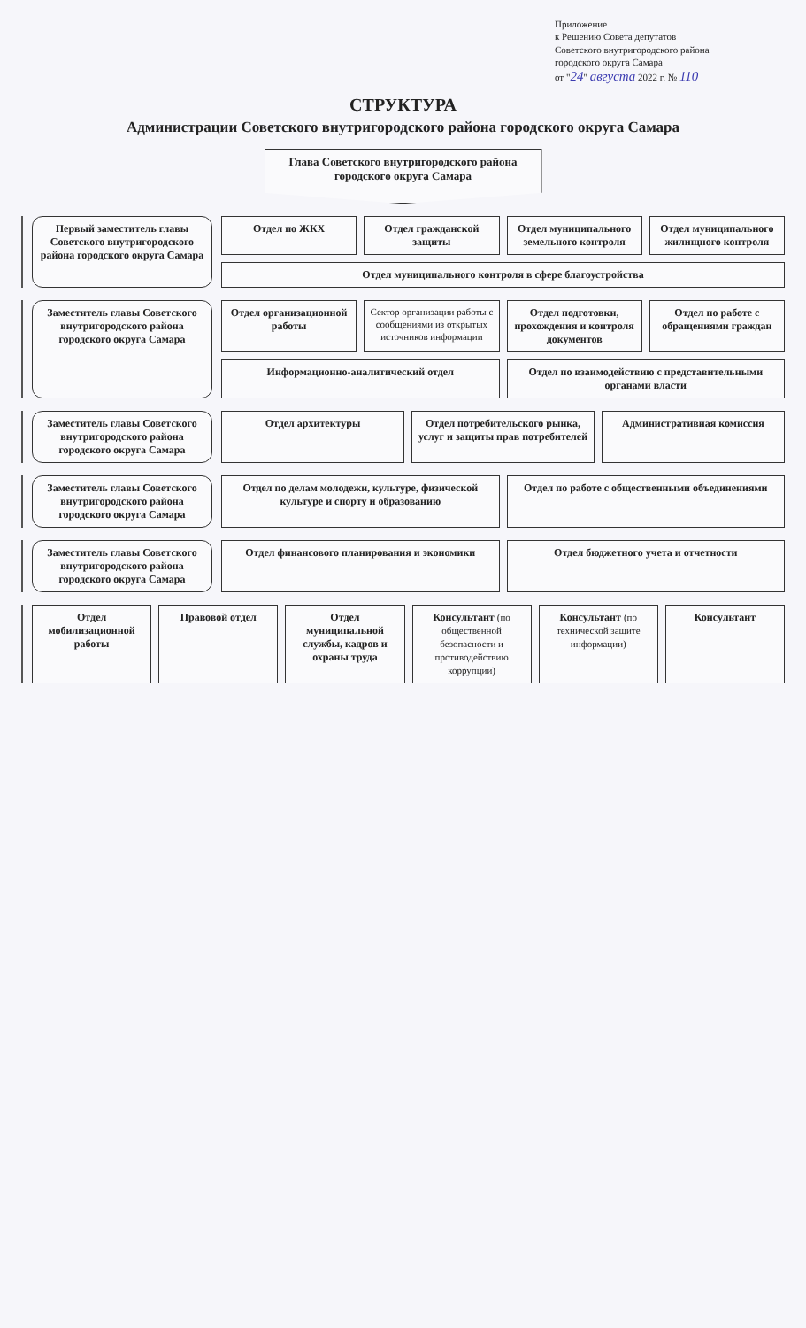Приложение
к Решению Совета депутатов
Советского внутригородского района
городского округа Самара
от "24" августа 2022 г. № 110
СТРУКТУРА
Администрации Советского внутригородского района городского округа Самара
Глава Советского внутригородского района городского округа Самара
Первый заместитель главы Советского внутригородского района городского округа Самара
Отдел по ЖКХ
Отдел гражданской защиты
Отдел муниципального земельного контроля
Отдел муниципального жилищного контроля
Отдел муниципального контроля в сфере благоустройства
Заместитель главы Советского внутригородского района городского округа Самара
Отдел организационной работы
Сектор организации работы с сообщениями из открытых источников информации
Отдел подготовки, прохождения и контроля документов
Отдел по работе с обращениями граждан
Информационно-аналитический отдел
Отдел по взаимодействию с представительными органами власти
Заместитель главы Советского внутригородского района городского округа Самара
Отдел архитектуры
Отдел потребительского рынка, услуг и защиты прав потребителей
Административная комиссия
Заместитель главы Советского внутригородского района городского округа Самара
Отдел по делам молодежи, культуре, физической культуре и спорту и образованию
Отдел по работе с общественными объединениями
Заместитель главы Советского внутригородского района городского округа Самара
Отдел финансового планирования и экономики
Отдел бюджетного учета и отчетности
Отдел мобилизационной работы
Правовой отдел
Отдел муниципальной службы, кадров и охраны труда
Консультант (по общественной безопасности и противодействию коррупции)
Консультант (по технической защите информации)
Консультант